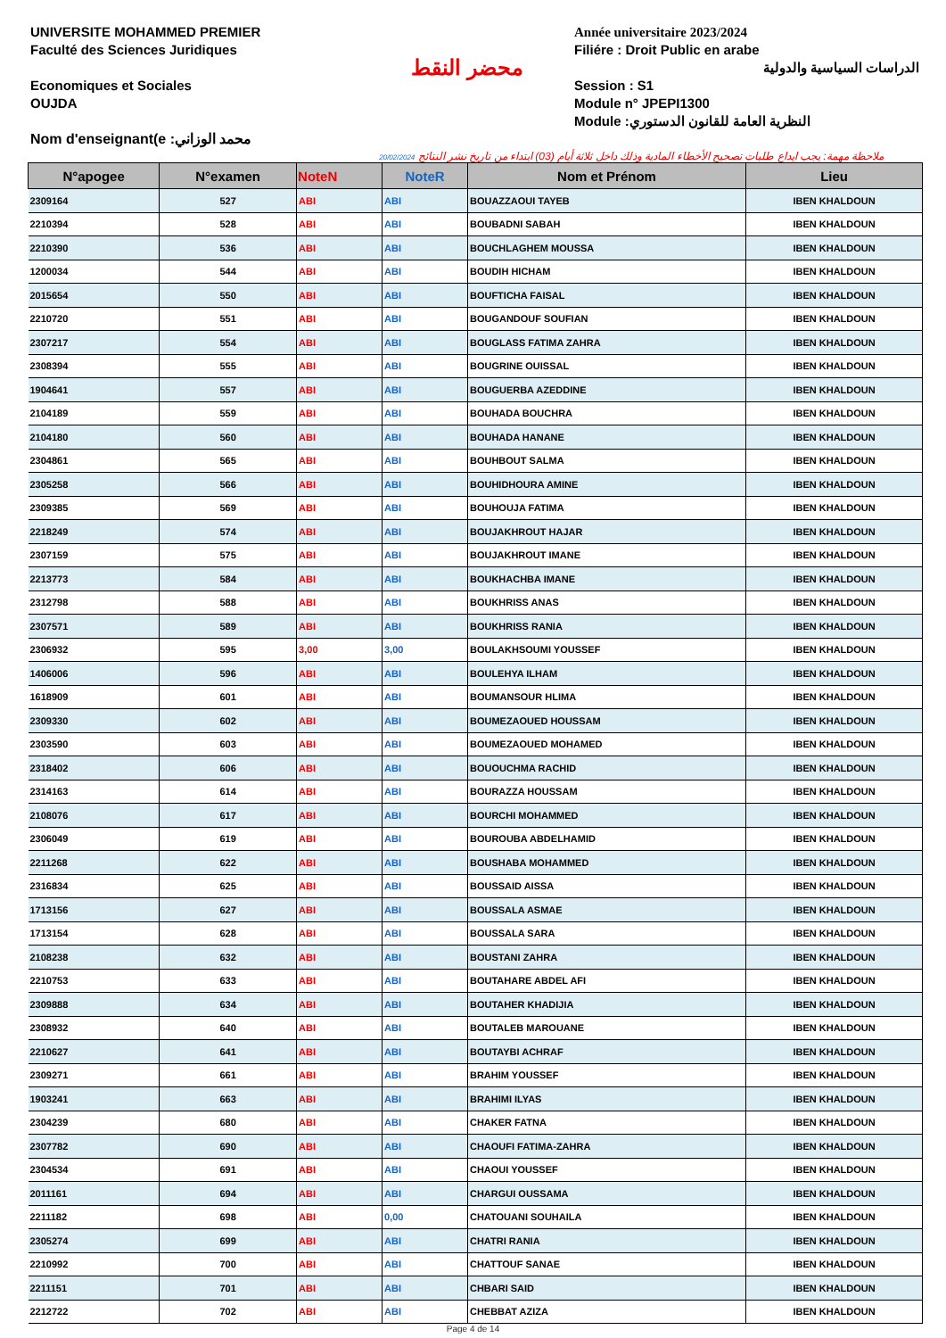UNIVERSITE MOHAMMED PREMIER
Faculté des Sciences Juridiques
Economiques et Sociales
OUJDA
Nom d'enseignant(e :محمد الوزاني
محضر النقط
Année universitaire 2023/2024
Filiére : Droit Public en arabe
الدراسات السياسية والدولية
Session : S1
Module n° JPEPI1300
Module :النظرية العامة للقانون الدستوري
20/02/2024 ملاحظة مهمة: يجب ايداع طلبات تصحيح الأخطاء المادية وذلك داخل ثلاثة أيام (03) ابتداء من تاريخ نشر النتائج
| N°apogee | N°examen | NoteN | NoteR | Nom et Prénom | Lieu |
| --- | --- | --- | --- | --- | --- |
| 2309164 | 527 | ABI | ABI | BOUAZZAOUI TAYEB | IBEN KHALDOUN |
| 2210394 | 528 | ABI | ABI | BOUBADNI SABAH | IBEN KHALDOUN |
| 2210390 | 536 | ABI | ABI | BOUCHLAGHEM MOUSSA | IBEN KHALDOUN |
| 1200034 | 544 | ABI | ABI | BOUDIH HICHAM | IBEN KHALDOUN |
| 2015654 | 550 | ABI | ABI | BOUFTICHA FAISAL | IBEN KHALDOUN |
| 2210720 | 551 | ABI | ABI | BOUGANDOUF SOUFIAN | IBEN KHALDOUN |
| 2307217 | 554 | ABI | ABI | BOUGLASS FATIMA ZAHRA | IBEN KHALDOUN |
| 2308394 | 555 | ABI | ABI | BOUGRINE OUISSAL | IBEN KHALDOUN |
| 1904641 | 557 | ABI | ABI | BOUGUERBA AZEDDINE | IBEN KHALDOUN |
| 2104189 | 559 | ABI | ABI | BOUHADA BOUCHRA | IBEN KHALDOUN |
| 2104180 | 560 | ABI | ABI | BOUHADA HANANE | IBEN KHALDOUN |
| 2304861 | 565 | ABI | ABI | BOUHBOUT SALMA | IBEN KHALDOUN |
| 2305258 | 566 | ABI | ABI | BOUHIDHOURA AMINE | IBEN KHALDOUN |
| 2309385 | 569 | ABI | ABI | BOUHOUJA FATIMA | IBEN KHALDOUN |
| 2218249 | 574 | ABI | ABI | BOUJAKHROUT HAJAR | IBEN KHALDOUN |
| 2307159 | 575 | ABI | ABI | BOUJAKHROUT IMANE | IBEN KHALDOUN |
| 2213773 | 584 | ABI | ABI | BOUKHACHBA IMANE | IBEN KHALDOUN |
| 2312798 | 588 | ABI | ABI | BOUKHRISS ANAS | IBEN KHALDOUN |
| 2307571 | 589 | ABI | ABI | BOUKHRISS RANIA | IBEN KHALDOUN |
| 2306932 | 595 | 3,00 | 3,00 | BOULAKHSOUMI YOUSSEF | IBEN KHALDOUN |
| 1406006 | 596 | ABI | ABI | BOULEHYA ILHAM | IBEN KHALDOUN |
| 1618909 | 601 | ABI | ABI | BOUMANSOUR HLIMA | IBEN KHALDOUN |
| 2309330 | 602 | ABI | ABI | BOUMEZAOUED HOUSSAM | IBEN KHALDOUN |
| 2303590 | 603 | ABI | ABI | BOUMEZAOUED MOHAMED | IBEN KHALDOUN |
| 2318402 | 606 | ABI | ABI | BOUOUCHMA RACHID | IBEN KHALDOUN |
| 2314163 | 614 | ABI | ABI | BOURAZZA HOUSSAM | IBEN KHALDOUN |
| 2108076 | 617 | ABI | ABI | BOURCHI MOHAMMED | IBEN KHALDOUN |
| 2306049 | 619 | ABI | ABI | BOUROUBA ABDELHAMID | IBEN KHALDOUN |
| 2211268 | 622 | ABI | ABI | BOUSHABA MOHAMMED | IBEN KHALDOUN |
| 2316834 | 625 | ABI | ABI | BOUSSAID AISSA | IBEN KHALDOUN |
| 1713156 | 627 | ABI | ABI | BOUSSALA ASMAE | IBEN KHALDOUN |
| 1713154 | 628 | ABI | ABI | BOUSSALA SARA | IBEN KHALDOUN |
| 2108238 | 632 | ABI | ABI | BOUSTANI ZAHRA | IBEN KHALDOUN |
| 2210753 | 633 | ABI | ABI | BOUTAHARE ABDEL AFI | IBEN KHALDOUN |
| 2309888 | 634 | ABI | ABI | BOUTAHER KHADIJIA | IBEN KHALDOUN |
| 2308932 | 640 | ABI | ABI | BOUTALEB MAROUANE | IBEN KHALDOUN |
| 2210627 | 641 | ABI | ABI | BOUTAYBI ACHRAF | IBEN KHALDOUN |
| 2309271 | 661 | ABI | ABI | BRAHIM YOUSSEF | IBEN KHALDOUN |
| 1903241 | 663 | ABI | ABI | BRAHIMI ILYAS | IBEN KHALDOUN |
| 2304239 | 680 | ABI | ABI | CHAKER FATNA | IBEN KHALDOUN |
| 2307782 | 690 | ABI | ABI | CHAOUFI FATIMA-ZAHRA | IBEN KHALDOUN |
| 2304534 | 691 | ABI | ABI | CHAOUI YOUSSEF | IBEN KHALDOUN |
| 2011161 | 694 | ABI | ABI | CHARGUI OUSSAMA | IBEN KHALDOUN |
| 2211182 | 698 | ABI | 0,00 | CHATOUANI SOUHAILA | IBEN KHALDOUN |
| 2305274 | 699 | ABI | ABI | CHATRI RANIA | IBEN KHALDOUN |
| 2210992 | 700 | ABI | ABI | CHATTOUF SANAE | IBEN KHALDOUN |
| 2211151 | 701 | ABI | ABI | CHBARI SAID | IBEN KHALDOUN |
| 2212722 | 702 | ABI | ABI | CHEBBAT AZIZA | IBEN KHALDOUN |
Page 4 de 14